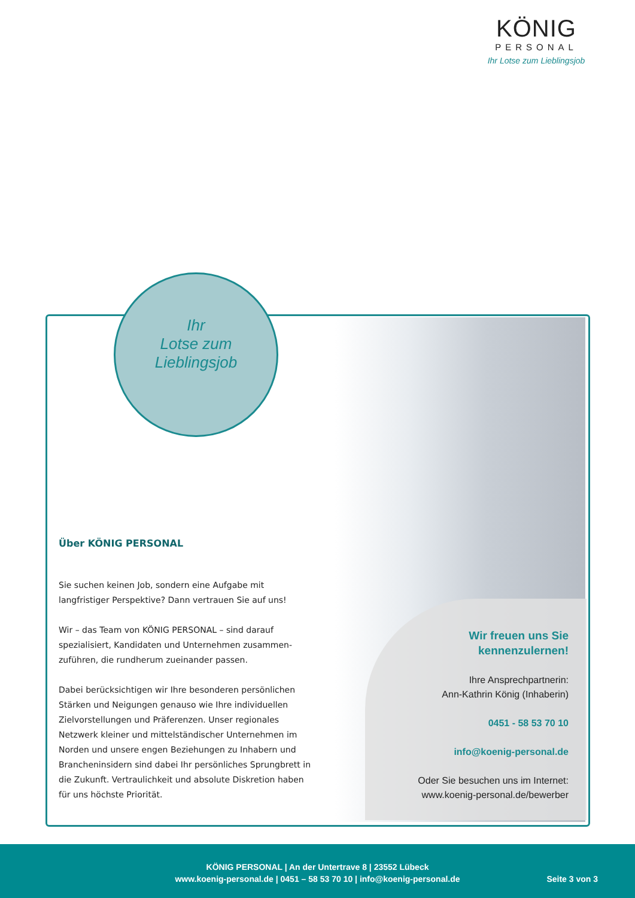KÖNIG
PERSONAL
Ihr Lotse zum Lieblingsjob
Ihr
Lotse zum
Lieblingsjob
Über KÖNIG PERSONAL
Sie suchen keinen Job, sondern eine Aufgabe mit langfristiger Perspektive? Dann vertrauen Sie auf uns!
Wir – das Team von KÖNIG PERSONAL – sind darauf spezialisiert, Kandidaten und Unternehmen zusammen-zuführen, die rundherum zueinander passen.
Dabei berücksichtigen wir Ihre besonderen persönlichen Stärken und Neigungen genauso wie Ihre individuellen Zielvorstellungen und Präferenzen. Unser regionales Netzwerk kleiner und mittelständischer Unternehmen im Norden und unsere engen Beziehungen zu Inhabern und Brancheninsidern sind dabei Ihr persönliches Sprungbrett in die Zukunft. Vertraulichkeit und absolute Diskretion haben für uns höchste Priorität.
Wir freuen uns Sie
kennenzulernen!
Ihre Ansprechpartnerin:
Ann-Kathrin König (Inhaberin)
0451 - 58 53 70 10
info@koenig-personal.de
Oder Sie besuchen uns im Internet:
www.koenig-personal.de/bewerber
KÖNIG PERSONAL | An der Untertrave 8 | 23552 Lübeck
www.koenig-personal.de | 0451 – 58 53 70 10 | info@koenig-personal.de
Seite 3 von 3